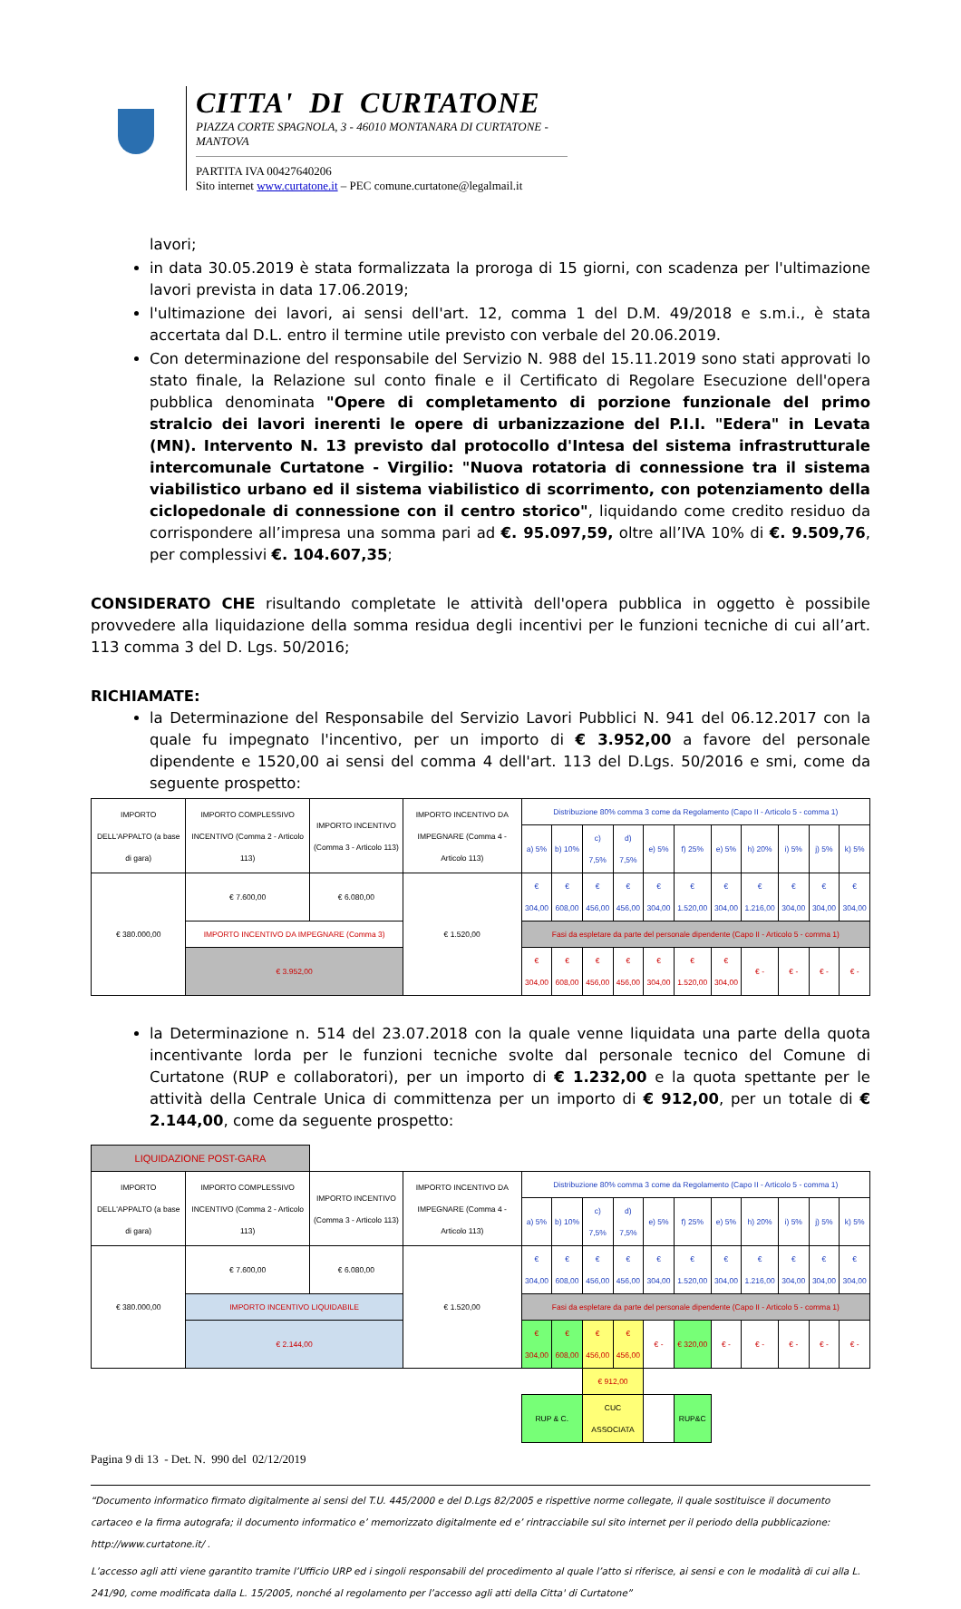CITTA' DI CURTATONE
PIAZZA CORTE SPAGNOLA, 3 - 46010 MONTANARA DI CURTATONE - MANTOVA
PARTITA IVA 00427640206
Sito internet www.curtatone.it – PEC comune.curtatone@legalmail.it
lavori;
in data 30.05.2019 è stata formalizzata la proroga di 15 giorni, con scadenza per l'ultimazione lavori prevista in data 17.06.2019;
l'ultimazione dei lavori, ai sensi dell'art. 12, comma 1 del D.M. 49/2018 e s.m.i., è stata accertata dal D.L. entro il termine utile previsto con verbale del 20.06.2019.
Con determinazione del responsabile del Servizio N. 988 del 15.11.2019 sono stati approvati lo stato finale, la Relazione sul conto finale e il Certificato di Regolare Esecuzione dell'opera pubblica denominata "Opere di completamento di porzione funzionale del primo stralcio dei lavori inerenti le opere di urbanizzazione del P.I.I. "Edera" in Levata (MN). Intervento N. 13 previsto dal protocollo d'Intesa del sistema infrastrutturale intercomunale Curtatone - Virgilio: "Nuova rotatoria di connessione tra il sistema viabilistico urbano ed il sistema viabilistico di scorrimento, con potenziamento della ciclopedonale di connessione con il centro storico", liquidando come credito residuo da corrispondere all’impresa una somma pari ad €. 95.097,59, oltre all’IVA 10% di €. 9.509,76, per complessivi €. 104.607,35;
CONSIDERATO CHE risultando completate le attività dell'opera pubblica in oggetto è possibile provvedere alla liquidazione della somma residua degli incentivi per le funzioni tecniche di cui all’art. 113 comma 3 del D. Lgs. 50/2016;
RICHIAMATE:
la Determinazione del Responsabile del Servizio Lavori Pubblici N. 941 del 06.12.2017 con la quale fu impegnato l'incentivo, per un importo di € 3.952,00 a favore del personale dipendente e 1520,00 ai sensi del comma 4 dell'art. 113 del D.Lgs. 50/2016 e smi, come da seguente prospetto:
| IMPORTO DELL'APPALTO (a base di gara) | IMPORTO COMPLESSIVO INCENTIVO (Comma 2 - Articolo 113) | IMPORTO INCENTIVO (Comma 3 - Articolo 113) | IMPORTO INCENTIVO DA IMPEGNARE (Comma 4 - Articolo 113) | Distribuzione 80% comma 3 come da Regolamento (Capo II - Articolo 5 - comma 1) | | | | | | | | | | |
| --- | --- | --- | --- | --- | --- | --- | --- | --- | --- | --- | --- | --- | --- | --- |
| | | | | a) 5% | b) 10% | c) 7,5% | d) 7,5% | e) 5% | f) 25% | e) 5% | h) 20% | i) 5% | j) 5% | k) 5% |
| € 380.000,00 | € 7.600,00 | € 6.080,00 | € 1.520,00 | € 304,00 | € 608,00 | € 456,00 | € 456,00 | € 304,00 | € 1.520,00 | € 304,00 | € 1.216,00 | € 304,00 | € 304,00 | € 304,00 |
| | IMPORTO INCENTIVO DA IMPEGNARE (Comma 3) | | | Fasi da espletare da parte del personale dipendente (Capo II - Articolo 5 - comma 1) | | | | | | | | | | |
| | € 3.952,00 | | | € 304,00 | € 608,00 | € 456,00 | € 456,00 | € 304,00 | € 1.520,00 | € 304,00 | € - | € - | € - | € - |
la Determinazione n. 514 del 23.07.2018 con la quale venne liquidata una parte della quota incentivante lorda per le funzioni tecniche svolte dal personale tecnico del Comune di Curtatone (RUP e collaboratori), per un importo di € 1.232,00 e la quota spettante per le attività della Centrale Unica di committenza per un importo di € 912,00, per un totale di € 2.144,00, come da seguente prospetto:
| LIQUIDAZIONE POST-GARA | | | | | | | | | | | | | | |
| IMPORTO DELL'APPALTO (a base di gara) | IMPORTO COMPLESSIVO INCENTIVO (Comma 2 - Articolo 113) | IMPORTO INCENTIVO (Comma 3 - Articolo 113) | IMPORTO INCENTIVO DA IMPEGNARE (Comma 4 - Articolo 113) | Distribuzione 80% comma 3 come da Regolamento (Capo II - Articolo 5 - comma 1) | | | | | | | | | | |
| | | | | a) 5% | b) 10% | c) 7,5% | d) 7,5% | e) 5% | f) 25% | e) 5% | h) 20% | i) 5% | j) 5% | k) 5% |
| € 380.000,00 | € 7.600,00 | € 6.080,00 | € 1.520,00 | € 304,00 | € 608,00 | € 456,00 | € 456,00 | € 304,00 | € 1.520,00 | € 304,00 | € 1.216,00 | € 304,00 | € 304,00 | € 304,00 |
| | IMPORTO INCENTIVO LIQUIDABILE | | | Fasi da espletare da parte del personale dipendente (Capo II - Articolo 5 - comma 1) | | | | | | | | | | |
| | € 2.144,00 | | | € 304,00 | € 608,00 | € 456,00 | € 456,00 | € - | € 320,00 | € - | € - | € - | € - | € - |
| | | | | | | € 912,00 | | | | | | | | |
| | | | | RUP & C. | | CUC ASSOCIATA | | | RUP&C | | | | | |
Pagina 9 di 13 - Det. N. 990 del 02/12/2019
“Documento informatico firmato digitalmente ai sensi del T.U. 445/2000 e del D.Lgs 82/2005 e rispettive norme collegate, il quale sostituisce il documento cartaceo e la firma autografa; il documento informatico e’ memorizzato digitalmente ed e’ rintracciabile sul sito internet per il periodo della pubblicazione: http://www.curtatone.it/ .
L’accesso agli atti viene garantito tramite l’Ufficio URP ed i singoli responsabili del procedimento al quale l’atto si riferisce, ai sensi e con le modalità di cui alla L. 241/90, come modificata dalla L. 15/2005, nonché al regolamento per l’accesso agli atti della Citta' di Curtatone”